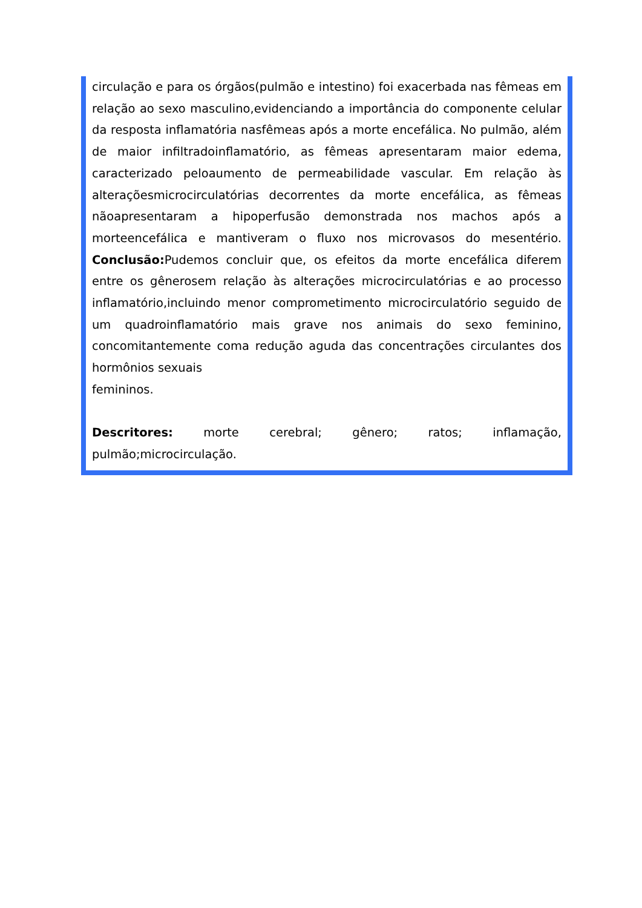circulação e para os órgãos(pulmão e intestino) foi exacerbada nas fêmeas em relação ao sexo masculino,evidenciando a importância do componente celular da resposta inflamatória nasfêmeas após a morte encefálica. No pulmão, além de maior infiltradoinflamatório, as fêmeas apresentaram maior edema, caracterizado peloaumento de permeabilidade vascular. Em relação às alteraçõesmicrocirculatórias decorrentes da morte encefálica, as fêmeas nãoapresentaram a hipoperfusão demonstrada nos machos após a morteencefálica e mantiveram o fluxo nos microvasos do mesentério. Conclusão: Pudemos concluir que, os efeitos da morte encefálica diferem entre os gênerosem relação às alterações microcirculatórias e ao processo inflamatório,incluindo menor comprometimento microcirculatório seguido de um quadroinflamatório mais grave nos animais do sexo feminino, concomitantemente coma redução aguda das concentrações circulantes dos hormônios sexuais
femininos.
Descritores: morte cerebral; gênero; ratos; inflamação, pulmão;microcirculação.